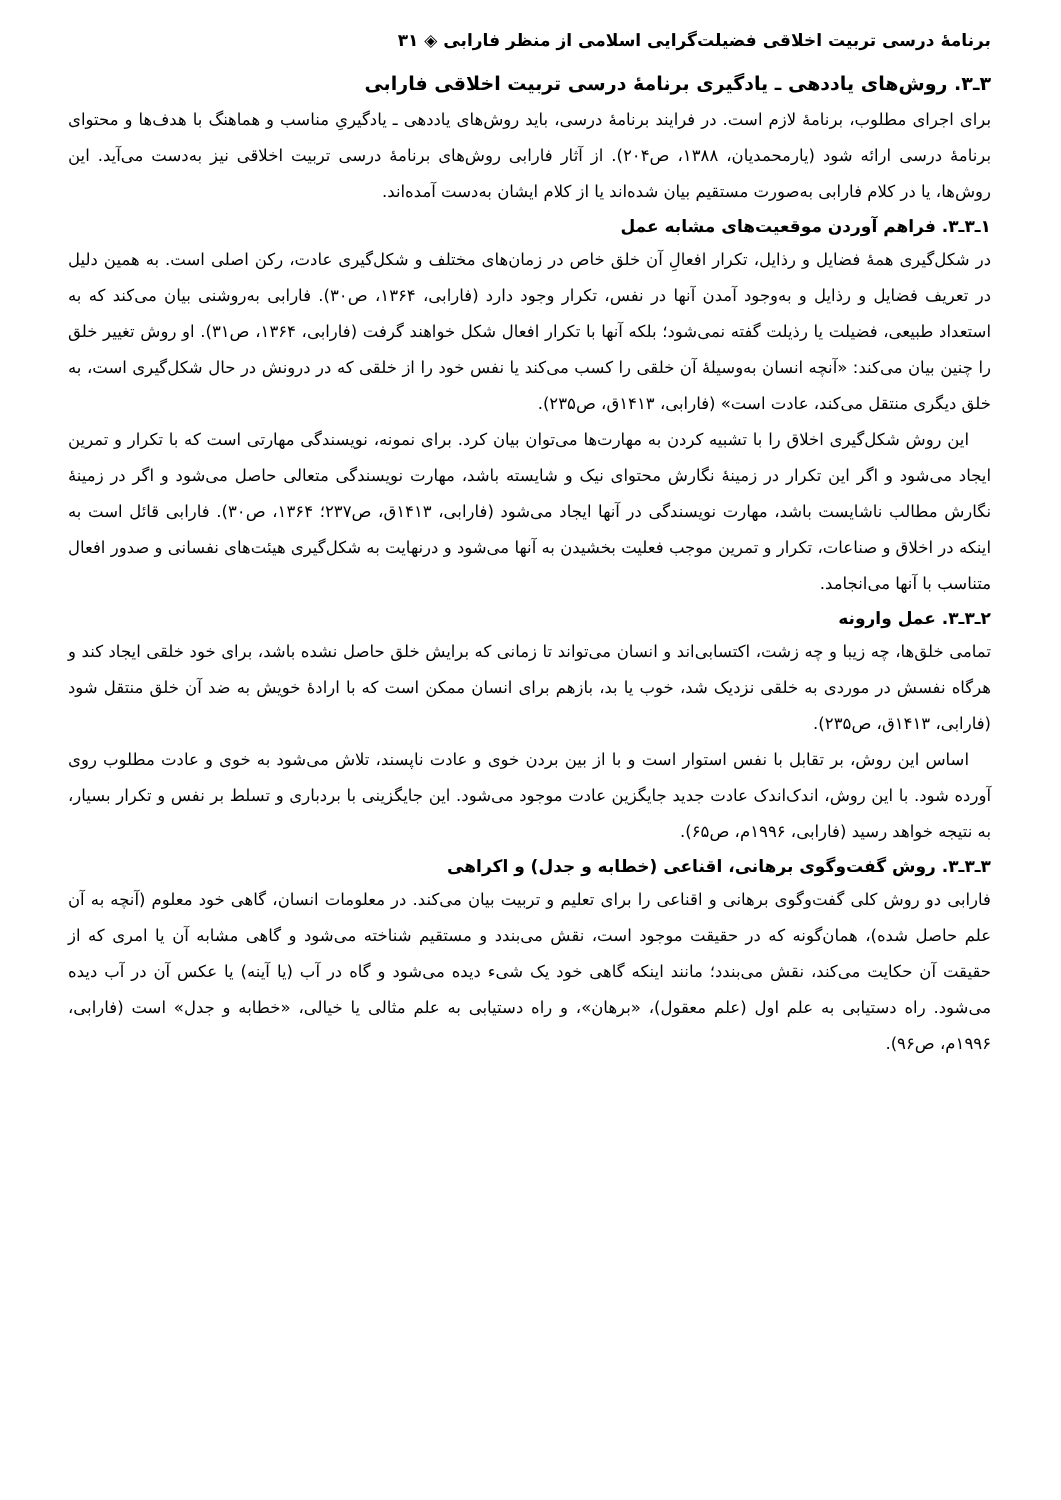برنامهٔ درسی تربیت اخلاقی فضیلت‌گرایی اسلامی از منظر فارابی ◈ ۳۱
۳ـ۳. روش‌های یاددهی ـ یادگیری برنامهٔ درسی تربیت اخلاقی فارابی
برای اجرای مطلوب، برنامهٔ لازم است. در فرایند برنامهٔ درسی، باید روش‌های یاددهی ـ یادگیریِ مناسب و هماهنگ با هدف‌ها و محتوای برنامهٔ درسی ارائه شود (یارمحمدیان، ۱۳۸۸، ص۲۰۴). از آثار فارابی روش‌های برنامهٔ درسی تربیت اخلاقی نیز به‌دست می‌آید. این روش‌ها، یا در کلام فارابی به‌صورت مستقیم بیان شده‌اند یا از کلام ایشان به‌دست آمده‌اند.
۱ـ۳ـ۳. فراهم آوردن موقعیت‌های مشابه عمل
در شکل‌گیری همهٔ فضایل و رذایل، تکرار افعالِ آن خلق خاص در زمان‌های مختلف و شکل‌گیری عادت، رکن اصلی است. به همین دلیل در تعریف فضایل و رذایل و به‌وجود آمدن آنها در نفس، تکرار وجود دارد (فارابی، ۱۳۶۴، ص۳۰). فارابی به‌روشنی بیان می‌کند که به استعداد طبیعی، فضیلت یا رذیلت گفته نمی‌شود؛ بلکه آنها با تکرار افعال شکل خواهند گرفت (فارابی، ۱۳۶۴، ص۳۱). او روش تغییر خلق را چنین بیان می‌کند: «آنچه انسان به‌وسیلهٔ آن خلقی را کسب می‌کند یا نفس خود را از خلقی که در درونش در حال شکل‌گیری است، به خلق دیگری منتقل می‌کند، عادت است» (فارابی، ۱۴۱۳ق، ص۲۳۵).
این روش شکل‌گیری اخلاق را با تشبیه کردن به مهارت‌ها می‌توان بیان کرد. برای نمونه، نویسندگی مهارتی است که با تکرار و تمرین ایجاد می‌شود و اگر این تکرار در زمینهٔ نگارش محتوای نیک و شایسته باشد، مهارت نویسندگی متعالی حاصل می‌شود و اگر در زمینهٔ نگارش مطالب ناشایست باشد، مهارت نویسندگی در آنها ایجاد می‌شود (فارابی، ۱۴۱۳ق، ص۲۳۷؛ ۱۳۶۴، ص۳۰). فارابی قائل است به اینکه در اخلاق و صناعات، تکرار و تمرین موجب فعلیت بخشیدن به آنها می‌شود و درنهایت به شکل‌گیری هیئت‌های نفسانی و صدور افعال متناسب با آنها می‌انجامد.
۲ـ۳ـ۳. عمل وارونه
تمامی خلق‌ها، چه زیبا و چه زشت، اکتسابی‌اند و انسان می‌تواند تا زمانی که برایش خلق حاصل نشده باشد، برای خود خلقی ایجاد کند و هرگاه نفسش در موردی به خلقی نزدیک شد، خوب یا بد، بازهم برای انسان ممکن است که با ارادهٔ خویش به ضد آن خلق منتقل شود (فارابی، ۱۴۱۳ق، ص۲۳۵).
اساس این روش، بر تقابل با نفس استوار است و با از بین بردن خوی و عادت ناپسند، تلاش می‌شود به خوی و عادت مطلوب روی آورده شود. با این روش، اندک‌اندک عادت جدید جایگزین عادت موجود می‌شود. این جایگزینی با بردباری و تسلط بر نفس و تکرار بسیار، به نتیجه خواهد رسید (فارابی، ۱۹۹۶م، ص۶۵).
۳ـ۳ـ۳. روش گفت‌وگوی برهانی، اقناعی (خطابه و جدل) و اکراهی
فارابی دو روش کلی گفت‌وگوی برهانی و اقناعی را برای تعلیم و تربیت بیان می‌کند. در معلومات انسان، گاهی خود معلوم (آنچه به آن علم حاصل شده)، همان‌گونه که در حقیقت موجود است، نقش می‌بندد و مستقیم شناخته می‌شود و گاهی مشابه آن یا امری که از حقیقت آن حکایت می‌کند، نقش می‌بندد؛ مانند اینکه گاهی خود یک شیء دیده می‌شود و گاه در آب (یا آینه) یا عکس آن در آب دیده می‌شود. راه دستیابی به علم اول (علم معقول)، «برهان»، و راه دستیابی به علم مثالی یا خیالی، «خطابه و جدل» است (فارابی، ۱۹۹۶م، ص۹۶).